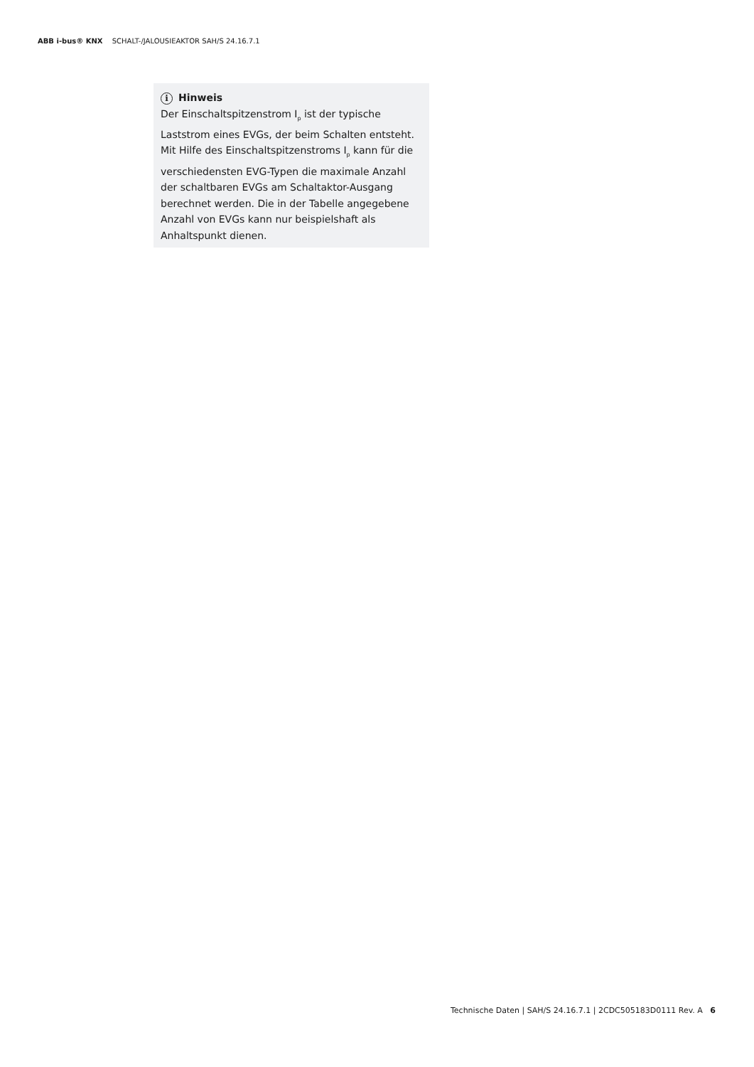ABB i-bus® KNX SCHALT-/JALOUSIEAKTOR SAH/S 24.16.7.1
i Hinweis
Der Einschaltspitzenstrom I<sub>p</sub> ist der typische Laststrom eines EVGs, der beim Schalten ent­steht. Mit Hilfe des Einschaltspitzenstroms I<sub>p</sub> kann für die verschiedensten EVG-Typen die ma­ximale Anzahl der schaltbaren EVGs am Schalt­aktor-Ausgang berechnet werden. Die in der Ta­belle angegebene Anzahl von EVGs kann nur bei­spielshaft als Anhaltspunkt dienen.
Technische Daten | SAH/S 24.16.7.1 | 2CDC505183D0111 Rev. A 6